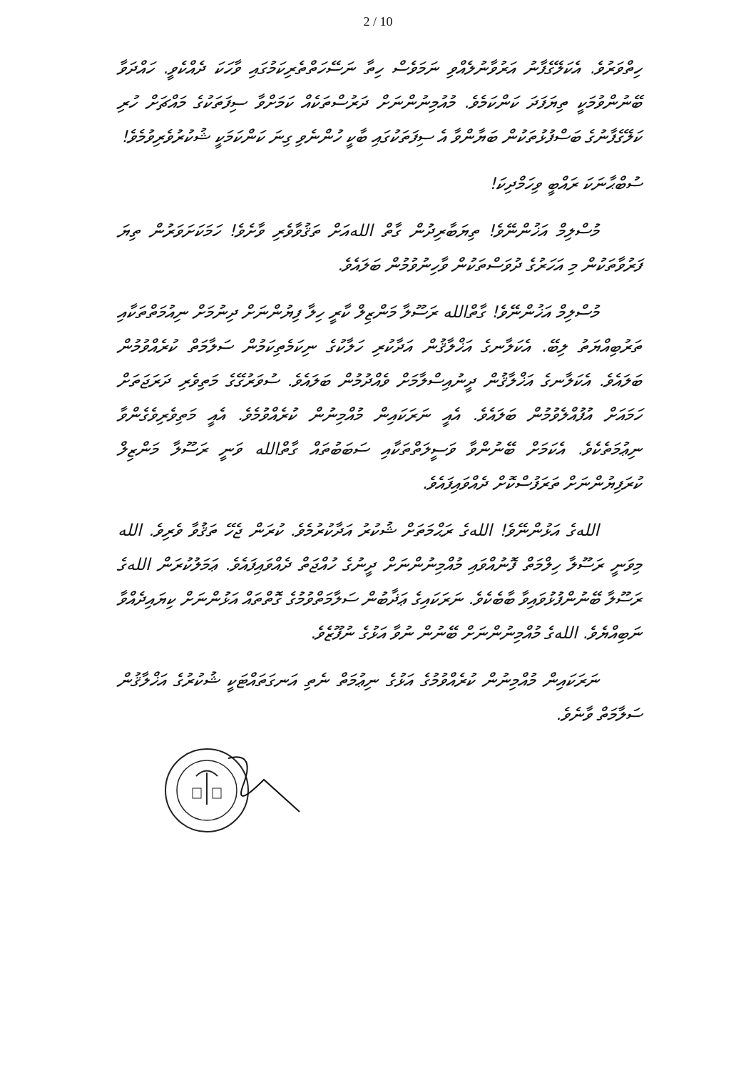2 / 10
ހިތްވަރުވެ. އެކަލޭގެފާނު އަރުވާނުލެއްވި ނަމަވެސް ހިތާ ނަސޭހަތްތެރިކަމުގައި ވާހަކަ ދެއްކެވީ. ހައްދަވާ ބޭނުންވުމަކީ ތިޔަފަދަ ކަންކަމެވެ. މުއުމިނުންނަށް ދަރުސްތަކެއް ކަމަށްވާ ސިފަތަކުގެ މައްޗަށް ހުރި ކަލޭގެފާނުގެ ބަސްފުޅުތަކުން ބަޔާންވާ އެ ސިފަތަކުގައި ބާކީ ހުންނެވި ގިނަ ކަންކަމަކީ ޝުކުރުވެރިވުމެވެ!
ސުބްޙާނަކަ ރައްބީ ވިހަމްދިކަ!
މުސްލިމް އަޚުންނޭވެ! ތިޔަބާރިދުން ގާތް اللهއަށް ތަޤުވާވެރި ވާށެވެ! ހަމަކަށަވަރުން ތިޔަ ފަރުވާތަކުން މި އަހަރުގެ ދުވަސްތަކުން ވާހިނުވުމުން ބަލައެވެ.
މުސްލިމް އަޚުންނޭވެ! ގާތްالله ރަސޫލާ މަންޒިލް ކާރީ ހިލާ ފިޔުންނަށް ދިނުމަށް ނިއުމަތްތަކާއި ތަރުބިއްޔަތު ލިބޭ. އެކަލާނގެ އަޚްލާޤުން އަދާކުރި ހަލާކުގެ ނިކަމެތިކަމުން ސަލާމަތް ކުރެއްވުމުން ބަލައެވެ. އެކަލާނގެ އަޚްލާޤުން ދީނުއިސްލާމަށް ވެއްދުމުން ބަލައެވެ. ސުވަރުގޭގެ މަތިވެރި ދަރަޖަތަށް ހަމައަށް އުފުއްލެވުމުން ބަލައެވެ. އެއީ ނަރަކައިން މުއްމިނުން ކުރެއްވުމެވެ. އެއީ މަތިވެރިވެގެންވާ ނިޢުމަތެކެވެ. އެކަމަށް ބޭނުންވާ ވަސީލަތްތަކާއި ސަބަބުތައް ގާތްالله ވަނީ ރަސޫލާ މަންޒިލް ކުރަފިޔުންނަށް ތަރަފުސްކޮށް ދެއްވައިފައެވެ.
اللهގެ އަޅުންނޭވެ! اللهގެ ރަޙްމަތަށް ޝުކުރު އަދާކުރުމެވެ. ކުރަން ޖެހޭ ތަޤުވާ ވެރިވެ. الله މިވަނީ ރަސޫލާ ހިލްމަތް ފޮނުއްވައި މުއްމިނުންނަށް ދީނުގެ ހުއްޖަތް ދެއްވައިފައެވެ. ޢަމަލުކުރަން اللهގެ ރަސޫލާ ބޭނުންފުޅުވައިވާ ބާބެކެވެ. ނަރަކައިގެ ޢަޛާބުން ސަލާމަތްވުމުގެ ގޮތްތައް އަޅުންނަށް ކިޔައިދެއްވާ ނަބިއްޔެވެ. اللهގެ މުއްމިނުންނަށް ބޭނުން ނުވާ އަޅުގެ ނުފޫޒެވެ.
ނަރަކައިން މުއްމިނުން ކުރެއްވުމުގެ އަޅުގެ ނިޢުމަތް ނެތި އަނގަތައްޓަކީ ޝުކުރުގެ އަޚްލާޤުން ސަލާމަތް ވާނެވެ.